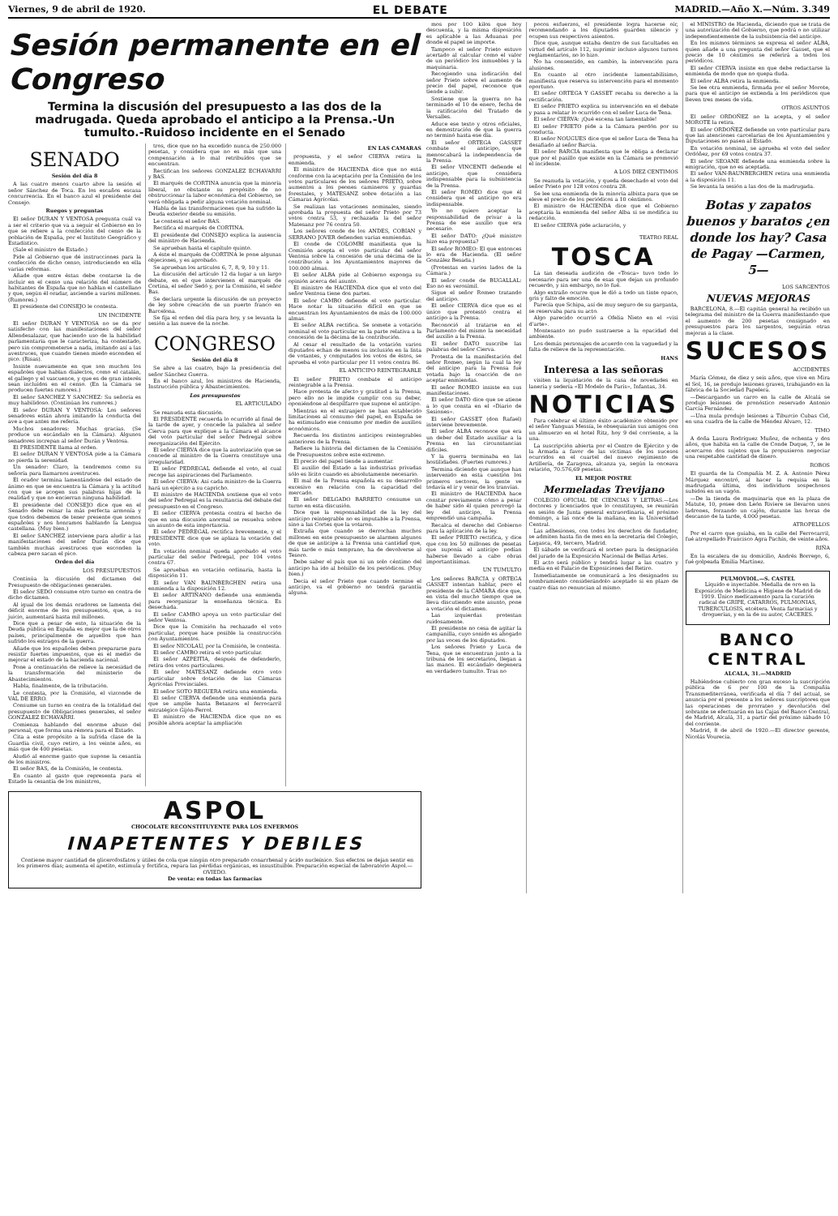Viernes, 9 de abril de 1920. EL DEBATE MADRID.—Año X.—Núm. 3.349
Sesión permanente en el Congreso
Termina la discusión del presupuesto a las dos de la madrugada. Queda aprobado el anticipo a la Prensa.-Un tumulto.-Ruidoso incidente en el Senado
SENADO
Sesión del día 8
A las cuatro menos cuarto abre la sesión el señor Sánchez de Toca. En los escaños escasa concurrencia. En el banco azul el presidente del Consejo.
Ruegos y preguntas
El señor DURAN Y VENTOSA pregunta cuál va a ser el criterio que va a seguir el Gobierno en lo que se refiere a la confección del censo de la población de España, por el Instituto Geográfico y Estadístico.
(Sale el ministro de Estado.)
Pide al Gobierno que dé instrucciones para la confección de dicho censo, introduciendo en ella varias reformas.
Añade que entre éstas debe contarse la de incluir en el censo una relación del número de habitantes de España que no hablan el castellano y que, según él oradar, asciende a varios millones. (Rumores.)
El presidente del CONSEJO le contesta.
UN INCIDENTE
El señor DURAN Y VENTOSA no se da por satisfecho con las manifestaciones del señor Allendesalazar, que haciendo uso de la habilidad parlamentaria que le caracteriza, ha contestado, pero sin comprometerse a nada, imitando así a las avestruces, que cuando tienen miedo esconden el pico. (Risas).
Insiste nuevamente en que son muchos los españoles que hablan dialectos, como el catalán, el gallego y el vascuence, y que es de gran interés sean incluídos en el censo. (En la Cámara se producen fuertes rumores.)
El señor SANCHEZ Y SANCHEZ: Su señoría es muy habilidoso. (Continúan los rumores.)
El señor DURAN Y VENTOSA: Los señores senadores están ahora imitando la conducta del ave a que antes me refería.
Muchos senadores: Muchas gracias. (Se produce un escándalo en la Cámara). Algunos senadores increpan al señor Durán y Ventosa.
El PRESIDENTE llama al orden.
El señor DURAN Y VENTOSA pide a la Cámara no pierda la serenidad.
Un senador: Claro, la tendremos como su señoría para llamarnos avestruces.
El orador termina lamentándose del estado de ánimo en que se encuentra la Cámara y la actitud con que se acogen sus palabras hijas de la realidad y que no encierran ninguna habilidad.
El presidente del CONSEJO dice que en el Senado debe reinar la más perfecta armonía y que todos debemos de tener presente que somos españoles y nos honramos hablando la Lengua castellana. (Muy bien.)
El señor SANCHEZ interviene para aludir a las manifestaciones del señor Durán dice que también muchas avestruces que esconden la cabeza pero sacan el pico.
Orden del día
LOS PRESUPUESTOS
Continúa la discusión del dictamen del Presupuesto de obligaciones generales.
El señor SEDO consume otro turno en contra de dicho dictamen.
Al igual de los demás oradores se lamenta del déficit enorme de los presupuestos, que, a su juicio, aumentará hasta mil millones.
Dice que a pesar de esto, la situación de la Deuda pública en España es mejor que la de otros países, principalmente de aquellos que han sufrido los estragos de la guerra.
Añade que los españoles deben prepararse para resistir fuertes impuestos, que es el medio de mejorar el estado de la hacienda nacional.
Pone a continuación de relieve la necesidad de la transformación del ministerio de Abastecimientos.
Habla, finalmente, de la tributación.
Le contesta, por la Comisión, el vizconde de VAL DE ERRO.
Consume un turno en contra de la totalidad del presupuesto de Obligaciones generales, el señor GONZALEZ ECHAVARRI.
Comienza hablando del enorme abuso del personal, que forma una rémora para el Estado.
Cita a este propósito a la sufrida clase de la Guardia civil, cuyo retiro, a los veinte años, es más que de 400 pesetas.
Aludió al enorme gasto que supone la cesantía de los ministros.
El señor BAS, de la Comisión, le contesta.
En cuanto al gasto que representa para el Estado la cesantía de los ministros,
tros, dice que no ha excedido nunca de 250.000 pesetas, y considera que no es más que una compensación a lo mal retribuídos que se encuentran.
Rectifican los señores GONZALEZ ECHAVARRI y BAS.
El marqués de CORTINA anuncia que la minoría liberal, no obstante su propósito de no obstruccionar la labor económica del Gobierno, se verá obligada a pedir alguna votación nominal.
Habla de las transformaciones que ha sufrido la Deuda exterior desde su emisión.
Le contesta el señor BAS.
Rectifica el marqués de CORTINA.
El presidente del CONSEJO explica la ausencia del ministro de Hacienda.
Se aprueban hasta el capítulo quinto.
A éste el marqués de CORTINA le pone algunas objeciones, y es aprobado.
Se aprueban los artículos 6, 7, 8, 9, 10 y 11.
La discusión del artículo 12 da lugar a un largo debate, en el que intervienen el marqués de Cortina, el señor Sedó y, por la Comisión, el señor Bas.
Se declara urgente la discusión de un proyecto de ley sobre creación de un puerto franco en Barcelona.
Se fija el orden del día para hoy, y se levanta la sesión a las nueve de la noche.
CONGRESO
Sesión del día 8
Se abre a las cuatro, bajo la presidencia del señor Sánchez Guerra.
En el banco azul, los ministros de Hacienda, Instrucción pública y Abastecimientos.
Los presupuestos
EL ARTICULADO
Se reanuda esta discusión.
El PRESIDENTE recuerda lo ocurrido al final de la tarde de ayer, y concede la palabra al señor Cierva para que explique a la Cámara el alcance del voto particular del señor Pedregal sobre reorganización del Ejército.
El señor CIERVA dice que la autorización que se concede al ministro de la Guerra constituye una irregularidad.
El señor PEDREGAL defiende el voto, el cual recoge las aspiraciones del Parlamento.
El señor CIERVA: Así cada ministro de la Guerra hará un ejército a su capricho.
El ministro de HACIENDA sostiene que el voto del señor Pedregal es la resultancia del debate del presupuesto en el Congreso.
El señor CIERVA protesta contra el hecho de que en una discusión anormal se resuelva sobre un asunto de esta importancia.
El señor PEDREGAL rectifica brevemente, y el PRESIDENTE dice que se aplaza la votación del voto.
En votación nominal queda aprobado el voto particular del señor Pedregal, por 104 votos contra 67.
Se aprueban en votación ordinaria, hasta la disposición 11.
El señor VAN BAUNBERGHEN retira una enmienda a la disposición 12.
El señor ARTIÑANO defiende una enmienda para reorganizar la enseñanza técnica. Es desechada.
El señor CAMBO apoya un voto particular del señor Ventosa.
Dice que la Comisión ha rechazado el voto particular, porque hace posible la construcción con Ayuntamientos.
El señor NICOLAU, por la Comisión, le contesta.
El señor CAMBO retira el voto particular.
El señor AZPEITIA, después de defenderlo, retira dos votos particulares.
El señor MATESANZ defiende otro voto particular sobre dotación de las Cámaras Agrícolas Provinciales.
El señor SOTO REGUERA retira una enmienda.
El señor CIERVA defiende una enmienda para que se amplíe hasta Betanzos el ferrocarril estratégico Gijón-Ferrol.
El ministro de HACIENDA dice que no es posible ahora aceptar la ampliación
EN LAS CAMARAS
propuesta, y el señor CIERVA retira la enmienda.
El ministro de HACIENDA dice que no está conforme con la aceptación por la Comisión de los votos particulares de los señores PRIETO, sobre aumentos a los peones camineros y guardas forestales, y MATESANZ sobre dotación a las Cámaras Agrícolas.
Se realizan las votaciones nominales, siendo aprobada la propuesta del señor Prieto por 73 votos contra 53, y rechazada la del señor Matesanz por 76 contra 50.
Los señores conde de los ANDES, COBIAN y SERRANO JOVER defienden varias enmiendas.
El conde de COLOMBI manifiesta que la Comisión acepta el voto particular del señor Ventosa sobre la concesión de una décima de la contribución a los Ayuntamientos mayores de 100.000 almas.
El señor ALBA pide al Gobierno exponga su opinión acerca del asunto.
El ministro de HACIENDA dice que el voto del señor Ventosa tiene dos partes.
El señor CAMBO defiende el voto particular. Hace notar la situación difícil en que se encuentran los Ayuntamientos de más de 100.000 almas.
El señor ALBA rectifica. Se somete a votación nominal el voto particular en la parte relativa a la concesión de la décima de la contribución.
Al cesar el resultado de la votación varios diputados echan de menos su inclusión en la lista de votantes, y computados los votos de éstos, se aprueba el voto particular por 11 votos contra 86.
EL ANTICIPO REINTEGRABLE
El señor PRIETO combate el anticipo reintegrable a la Prensa.
Hace protesta de afecto y gratitud a la Prensa, pero ello no le impide cumplir con su deber, oponiéndose al despilfarro que supone el anticipo.
Mientras en el extranjero se han establecido limitaciones al consumo del papel, en España se ha estimulado ese consumo por medio de auxilios económicos.
Recuerda los distintos anticipos reintegrables anteriores de la Prensa.
Refiere la historia del dictamen de la Comisión de Presupuestos sobre este extremo.
El precio del papel tiende a aumentar.
El auxilio del Estado a las industrias privadas sólo es lícito cuando es absolutamente necesario.
El mal de la Prensa española es su desarrollo excesivo en relación con la capacidad del mercado.
El señor DELGADO BARRETO consume un turno en esta discusión.
Dice que la responsabilidad de la ley del anticipo reintegrable no es imputable a la Prensa, sino a las Cortes que la votaron.
Extraña que cuando se derrochan muchos millones en este presupuesto se alarmen algunos de que se anticipe a la Prensa una cantidad que, más tarde o más temprano, ha de devolverse al Tesoro.
Debe saber el país que ni un solo céntimo del anticipo ha ido al bolsillo de los periódicos. (Muy bien.)
Decía el señor Prieto que cuando termine el anticipo, va el gobierno no tendrá garantía alguna.
ASPOL
CHOCOLATE RECONSTITUYENTE PARA LOS ENFERMOS
INAPETENTES Y DEBILES
Contiene mayor cantidad de glicerofosfatos y útiles de cola que ningún otro preparado conarrhenal y ácido nucleínico. Sus efectos se dejan sentir en los primeros días; aumenta el apetito, estimula y fortifica, repara las pérdidas orgánicas, es insustituible. Preparación especial de laboratorio Aspol.—OVIEDO.
De venta: en todas las farmacias
mos por 100 kilos que hoy descuenta, y la misma disposición es aplicable a las Aduanas por donde el papel se importe.
Tampoco el señor Prieto estuvo acertado al calcular como el valor de un periódico los inmuebles y la maquinaria.
Recogiendo una indicación del señor Prieto sobre el aumento de precio del papel, reconoce que tiende a subir.
Sostiene que la guerra no ha terminado el 10 de enero, fecha de la ratificación del Tratado de Versalles.
Aduce ese texto y otros oficiales, en demostración de que la guerra no terminó hasta ese día.
El señor ORTEGA GASSET combate el anticipo, que menoscabará la independencia de la Prensa.
El señor VINCENTI defiende el anticipo, que considera indispensable para la subsistencia de la Prensa.
El señor ROMEO dice que él considera que el anticipo no era indispensable.
Yo no quiero aceptar la responsabilidad de privar a la Prensa de ese auxilio que era necesario.
El señor DATO: ¿Qué ministro hizo esa propuesta?
El señor ROMEO: El que entonces lo era de Hacienda. (El señor González Besada.)
(Protestas en varios lados de la Cámara.)
El señor conde de BUGALLAL: Eso no es verosímil.
Sigue el señor Romeo tratando del anticipo.
El señor CIERVA dice que es el único que protestó contra el anticipo a la Prensa.
Reconoció al tratarse en el Parlamento del mismo la necesidad del auxilio a la Prensa.
El señor DATO suscribe las palabras del señor Cierva.
Protesta de la manifestación del señor Romeo, según la cual la ley del anticipo para la Prensa fué votada bajo la coacción de no aceptar enmiendas.
El señor ROMEO insiste en sus manifestaciones.
El señor DATO dice que se atiene a lo que consta en el «Diario de Sesiones».
El señor GASSET (don Rafael) interviene brevemente.
El señor ALBA reconoce que era un deber del Estado auxiliar a la Prensa en las circunstancias difíciles.
Y la guerra terminaba en las hostilidades. (Fuertes rumores.)
Termina diciendo que aunque han intervenido en esta cuestión los primeros sectores, la gente ve todavía el ir y venir de los tranvías.
El ministro de HACIENDA hace constar previamente cómo a pesar de haber sido él quien prorrogó la ley del anticipo, la Prensa emprendió una campaña.
Recalca el derecho del Gobierno para la aplicación de la ley.
El señor PRIETO rectifica, y dice que con los 50 millones de pesetas que suponía el anticipo podían haberse llevado a cabo obras importantísimas.
UN TUMULTO
Los señores BARCIA y ORTEGA GASSET intentan hablar, pero el presidente de la CAMARA dice que, en vista del mucho tiempo que se lleva discutiendo este asunto, pone a votación el dictamen.
Las izquierdas protestan ruidosamente.
El presidente no cesa de agitar la campanilla, cuyo sonido es ahogado por las voces de los diputados.
Los señores Prieto y Luca de Tena, que se encuentran junto a la tribuna de los secretarios, llegan a las manos. El escándalo degenera en verdadero tumulto. Tras no
pocos esfuerzos, el presidente logra hacerse oír, recomendando a los diputados guarden silencio y ocupen sus respectivos asientos.
Dice que, aunque estaba dentro de sus facultades en virtud del artículo 112, suprimir incluso algunos turnos reglamentarios, no lo hizo.
No ha consentido, en cambio, la intervención para alusiones.
En cuanto al otro incidente lamentabilísimo, manifiesta que reserva su intervención para el momento oportuno.
El señor ORTEGA Y GASSET recaba su derecho a la rectificación.
El señor PRIETO explica su intervención en el debate y pasa a relatar lo ocurrido con el señor Luca de Tena.
El señor CIERVA: ¡Qué escena tan lamentable!
El señor PRIETO pide a la Cámara perdón por su conducta.
El señor NOUGUES dice que el señor Luca de Tena ha desafiado al señor Barcia.
El señor BARCIA manifiesta que le obliga a declarar que por el pasillo que existe en la Cámara se promovió el incidente.
A LOS DIEZ CENTIMOS
Se reanuda la votación, y queda desechado el voto del señor Prieto por 128 votos contra 28.
Se lee una enmienda de la minoría albista para que se eleve el precio de los periódicos a 10 céntimos.
El ministro de HACIENDA dice que el Gobierno aceptaría la enmienda del señor Alba si se modifica su redacción.
El señor CIERVA pide aclaración, y
TEATRO REAL
TOSCA
La tan deseada audición de «Tosca» tuvo todo lo necesario para ser una de esas que dejan un profundo recuerdo, y sin embargo, no lo fué.
Algo extraño ocurre que le dió a todo un tinte opaco, gris y falto de emoción.
Parecía que Schipa, así de muy seguro de su garganta, se reservaba para su acto.
Algo parecido ocurrió a Ofelia Nieto en el «visi d'arte».
Montesanto no pudo sustraerse a la opacidad del ambiente.
Los demás personajes de acuerdo con la vaguedad y la falta de relieve de la representación.
HANS
Interesa a las señoras
visiten la liquidación de la casa de novedades en lanería y sedería «El Modelo de París», Infantas, 34.
NOTICIAS
Para celebrar el último éxito académico obtenido por el señor Yanguas Messía, le obsequiarán sus amigos con un almuerzo en el hotel Ritz, hoy 9 del corriente, a la una.
La suscripción abierta por el Centro de Ejército y de la Armada a favor de las víctimas de los sucesos ocurridos en el cuartel del nuevo regimiento de Artillería, de Zaragoza, alcanza ya, según la onceava relación, 70.576,69 pesetas.
EL MEJOR POSTRE
Mermeladas Trevijano
COLEGIO OFICIAL DE CIENCIAS Y LETRAS.—Los doctores y licenciados que lo constituyen, se reunirán en sesión de Junta general extraordinaria, el próximo domingo, a las once de la mañana, en la Universidad Central.
Las adhesiones, con todos los derechos de fundador, se admiten hasta fin de mes en la secretaría del Colegio, Lagasca, 49, tercero, Madrid.
El sábado se verificará el sorteo para la designación del jurado de la Exposición Nacional de Bellas Artes.
El acto será público y tendrá lugar a las cuatro y media en el Palacio de Exposiciones del Retiro.
Inmediatamente se comunicará a los designados su nombramiento considerándolo aceptado si en plazo de cuatro días no renuncian al mismo.
el MINISTRO de Hacienda, diciendo que se trata de una autorización del Gobierno, que podrá o no utilizar independientemente de la subsistencia del anticipo.
En los mismos términos se expresa el señor ALBA, quien añade a una pregunta del señor Gasset, que el precio de 10 céntimos se referirá a todos los periódicos.
El señor CIERVA insiste en que debe redactarse la enmienda de modo que no quepa duda.
El señor ALBA retira la enmienda.
Se lee otra enmienda, firmada por el señor Morote, para que el anticipo se extienda a los periódicos que lleven tres meses de vida.
OTROS ASUNTOS
El señor ORDOÑEZ no la acepta, y el señor MOROTE la retira.
El señor ORDOÑEZ defiende un voto particular para que las atenciones carcelarias de los Ayuntamientos y Diputaciones no pasen al Estado.
En votación nominal, se aprueba el voto del señor Ordóñez, por 69 votos contra 37.
El señor SEOANE defiende una enmienda sobre la emigración, que no es aceptada.
El señor VAN-BAUNBERGHEN retira una enmienda a la disposición 11.
Se levanta la sesión a las dos de la madrugada.
Botas y zapatos buenos y baratos ¿en donde los hay? Casa de Pagay —Carmen, 5—
LOS SARGENTOS
NUEVAS MEJORAS
BARCELONA, 8.—El capitán general ha recibido un telegrama del ministro de la Guerra manifestando que el aumento de 200 pesetas consignado en presupuestos para los sargentos, seguirán otras mejoras a la clase.
SUCESOS
ACCIDENTES
María Gómez, de diez y seis años, que vive en Mira el Sol, 16, se produjo lesiones graves, trabajando en la fábrica de la Sociedad Papelera.
—Descargando un carro en la calle de Alcalá se produjo lesiones de pronóstico reservado Antonio García Fernández.
—Una mula produjo lesiones a Tiburcio Cubas Cid, en una cuadra de la calle de Méndez Alvaro, 12.
TIMO
A doña Laura Rodríguez Muñoz, de ochenta y dos años, que habita en la calle de Conde Duque, 7, se le acercaron dos sujetos que la propusieron negociar una respetable cantidad de dinero.
ROBOS
El guarda de la Compañía M. Z. A. Antonio Pérez Márquez encontró, al hacer la requisa en la madrugada última, dos individuos sospechosos subidos en un vagón.
—De la tienda de maquinaria que en la plaza de Matute, 10, posee don León Riviere se llevaron unos ladrones, forzando un cajón, durante las horas de descanso de la tarde, 4.000 pesetas.
ATROPELLOS
Por el carro que guiaba, en la calle del Ferrocarril, fué atropellado Francisco Agra Pachín, de veinte años.
RIÑA
En la escalera de su domicilio, Andrés Borrego, 6, fué golpeada Emilia Martínez.
PULMOVIOL.—S. CASTEL
Líquido e inyectable. Medalla de oro en la Exposición de Medicina e Higiene de Madrid de 1919. Único medicamento para la curación radical de GRIPE, CATARROS, PULMONIAS, TUBERCULOSIS, etcétera. Venta farmacias y droguerías, y en la de su autor, CACERES.
BANCO CENTRAL
ALCALA, 31.—MADRID
Habiéndose cubierto con gran exceso la suscripción pública de 6 por 100 de la Compañía Transmediterránea, verificada el día 7 del actual, se anuncia por el presente a los señores suscriptores que las operaciones de prorrateo y devolución del sobrante se efectuarán en las Cajas del Banco Central, de Madrid, Alcalá, 31, a partir del próximo sábado 10 del corriente.
Madrid, 8 de abril de 1920.—El director gerente, Nicolás Vourecia.